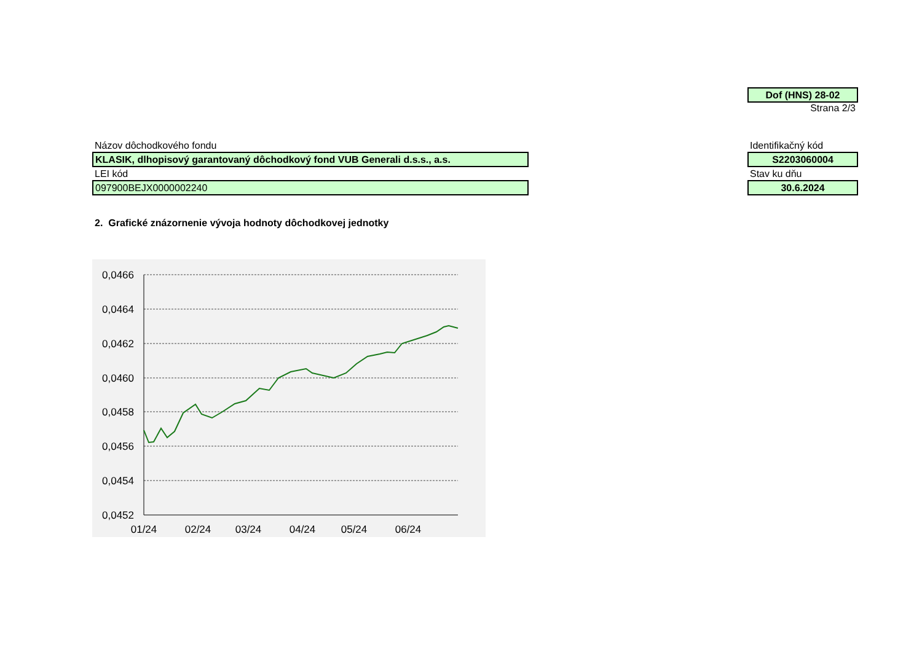Dof (HNS) 28-02
Strana 2/3
Názov dôchodkového fondu
KLASIK, dlhopisový garantovaný dôchodkový fond VUB Generali d.s.s., a.s.
LEI kód
097900BEJX0000002240
Identifikačný kód
S2203060004
Stav ku dňu
30.6.2024
2. Grafické znázornenie vývoja hodnoty dôchodkovej jednotky
0,0466
0,0464
0,0462
0,0460
0,0458
0,0456
0,0454
0,0452
01/24
02/24
03/24
04/24
05/24
06/24